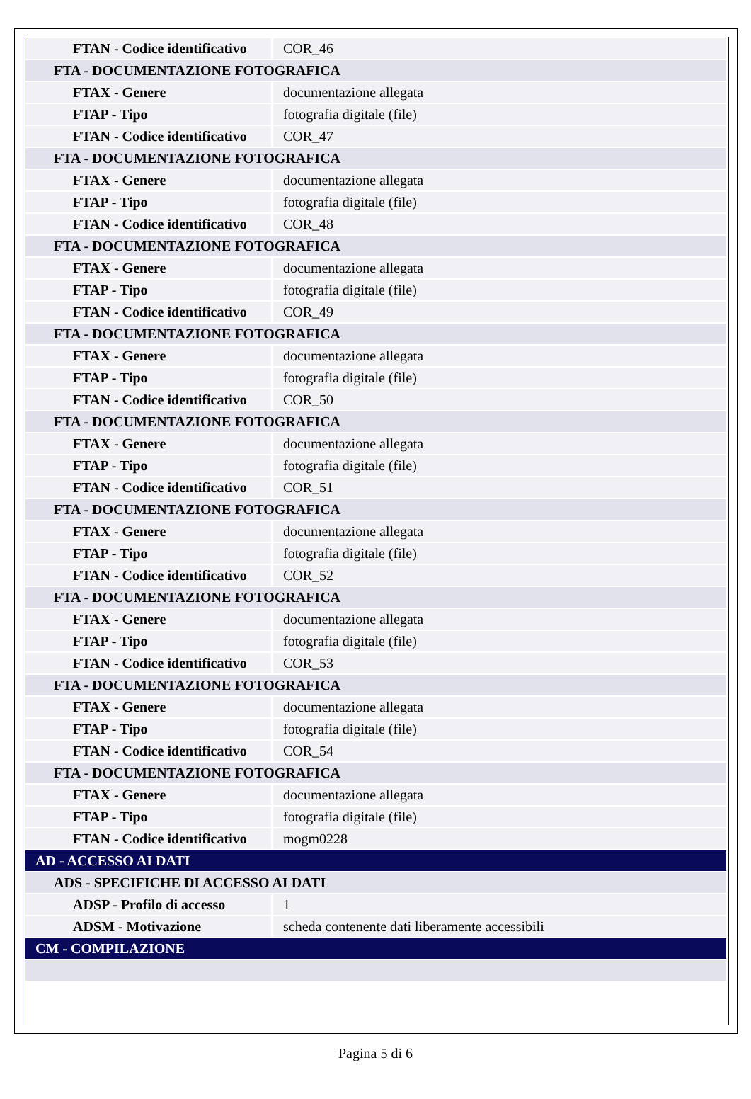| FTAN - Codice identificativo | COR_46 |
| FTA - DOCUMENTAZIONE FOTOGRAFICA | |
| FTAX - Genere | documentazione allegata |
| FTAP - Tipo | fotografia digitale (file) |
| FTAN - Codice identificativo | COR_47 |
| FTA - DOCUMENTAZIONE FOTOGRAFICA | |
| FTAX - Genere | documentazione allegata |
| FTAP - Tipo | fotografia digitale (file) |
| FTAN - Codice identificativo | COR_48 |
| FTA - DOCUMENTAZIONE FOTOGRAFICA | |
| FTAX - Genere | documentazione allegata |
| FTAP - Tipo | fotografia digitale (file) |
| FTAN - Codice identificativo | COR_49 |
| FTA - DOCUMENTAZIONE FOTOGRAFICA | |
| FTAX - Genere | documentazione allegata |
| FTAP - Tipo | fotografia digitale (file) |
| FTAN - Codice identificativo | COR_50 |
| FTA - DOCUMENTAZIONE FOTOGRAFICA | |
| FTAX - Genere | documentazione allegata |
| FTAP - Tipo | fotografia digitale (file) |
| FTAN - Codice identificativo | COR_51 |
| FTA - DOCUMENTAZIONE FOTOGRAFICA | |
| FTAX - Genere | documentazione allegata |
| FTAP - Tipo | fotografia digitale (file) |
| FTAN - Codice identificativo | COR_52 |
| FTA - DOCUMENTAZIONE FOTOGRAFICA | |
| FTAX - Genere | documentazione allegata |
| FTAP - Tipo | fotografia digitale (file) |
| FTAN - Codice identificativo | COR_53 |
| FTA - DOCUMENTAZIONE FOTOGRAFICA | |
| FTAX - Genere | documentazione allegata |
| FTAP - Tipo | fotografia digitale (file) |
| FTAN - Codice identificativo | COR_54 |
| FTA - DOCUMENTAZIONE FOTOGRAFICA | |
| FTAX - Genere | documentazione allegata |
| FTAP - Tipo | fotografia digitale (file) |
| FTAN - Codice identificativo | mogm0228 |
| AD - ACCESSO AI DATI | |
| ADS - SPECIFICHE DI ACCESSO AI DATI | |
| ADSP - Profilo di accesso | 1 |
| ADSM - Motivazione | scheda contenente dati liberamente accessibili |
| CM - COMPILAZIONE | |
Pagina 5 di 6